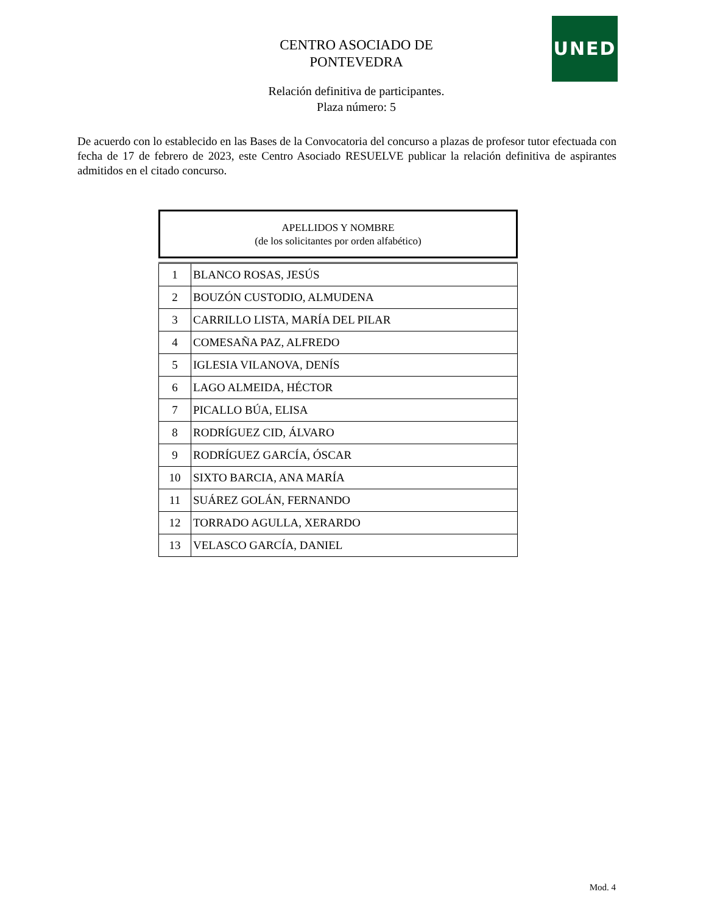UNED
CENTRO ASOCIADO DE PONTEVEDRA
Relación definitiva de participantes.
Plaza número: 5
De acuerdo con lo establecido en las Bases de la Convocatoria del concurso a plazas de profesor tutor efectuada con fecha de 17 de febrero de 2023, este Centro Asociado RESUELVE publicar la relación definitiva de aspirantes admitidos en el citado concurso.
APELLIDOS Y NOMBRE
(de los solicitantes por orden alfabético)
| 1 | BLANCO ROSAS, JESÚS |
| 2 | BOUZÓN CUSTODIO, ALMUDENA |
| 3 | CARRILLO LISTA, MARÍA DEL PILAR |
| 4 | COMESAÑA PAZ, ALFREDO |
| 5 | IGLESIA VILANOVA, DENÍS |
| 6 | LAGO ALMEIDA, HÉCTOR |
| 7 | PICALLO BÚA, ELISA |
| 8 | RODRÍGUEZ CID, ÁLVARO |
| 9 | RODRÍGUEZ GARCÍA, ÓSCAR |
| 10 | SIXTO BARCIA, ANA MARÍA |
| 11 | SUÁREZ GOLÁN, FERNANDO |
| 12 | TORRADO AGULLA, XERARDO |
| 13 | VELASCO GARCÍA, DANIEL |
Mod. 4